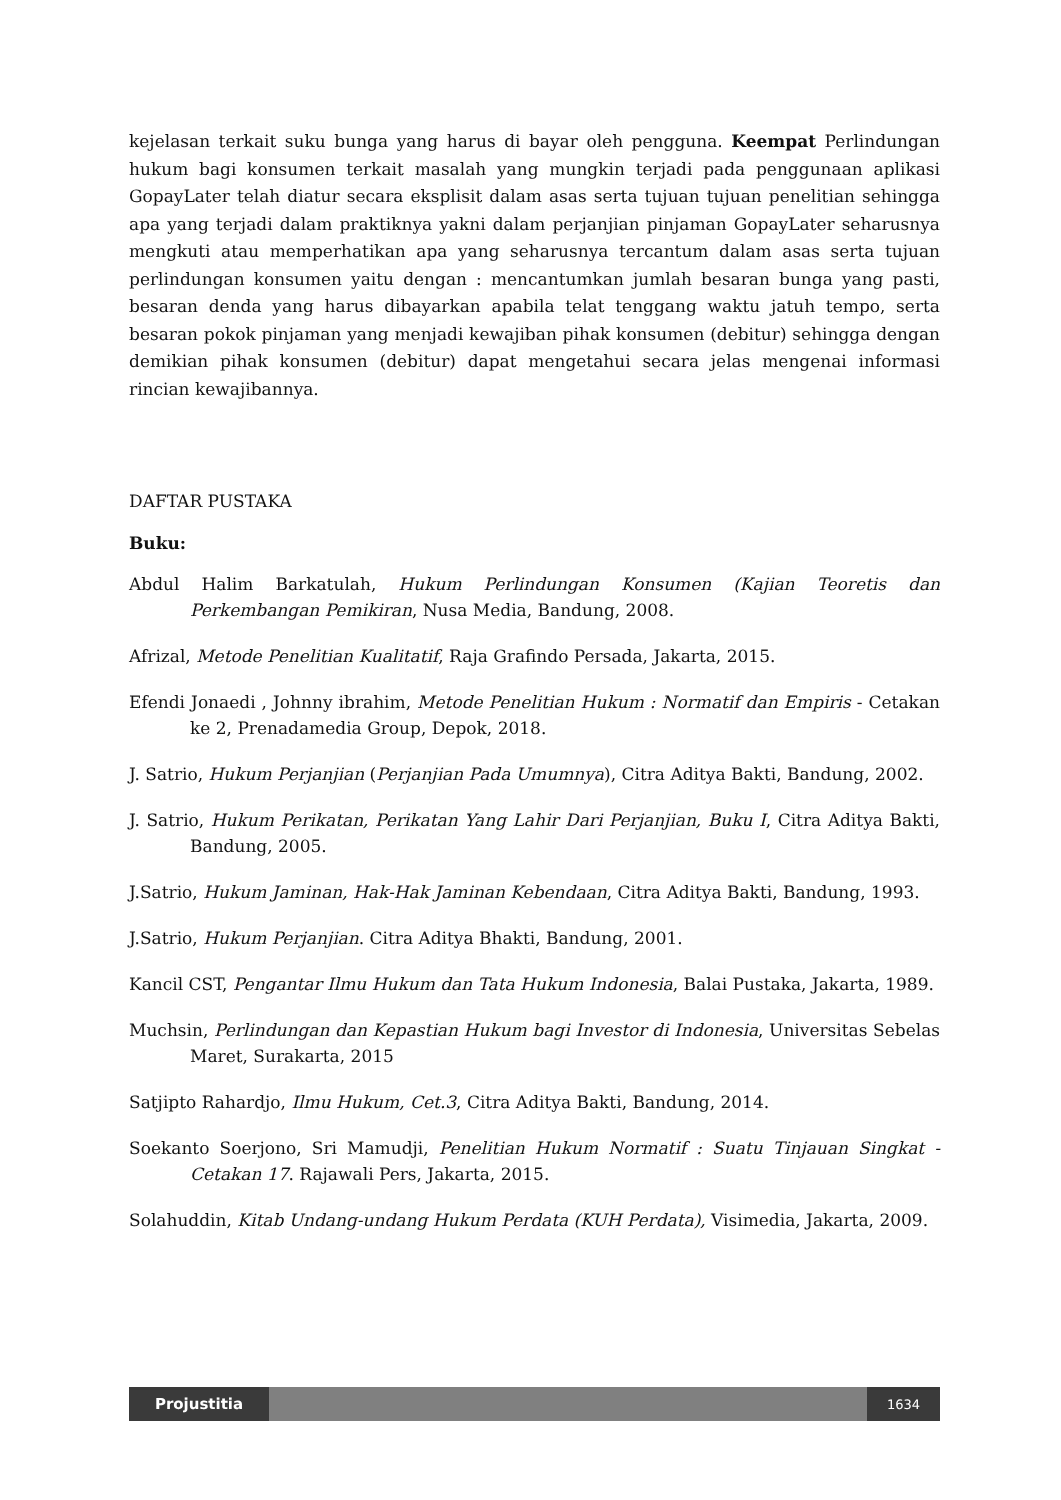kejelasan terkait suku bunga yang harus di bayar oleh pengguna. Keempat Perlindungan hukum bagi konsumen terkait masalah yang mungkin terjadi pada penggunaan aplikasi GopayLater telah diatur secara eksplisit dalam asas serta tujuan tujuan penelitian sehingga apa yang terjadi dalam praktiknya yakni dalam perjanjian pinjaman GopayLater seharusnya mengkuti atau memperhatikan apa yang seharusnya tercantum dalam asas serta tujuan perlindungan konsumen yaitu dengan : mencantumkan jumlah besaran bunga yang pasti, besaran denda yang harus dibayarkan apabila telat tenggang waktu jatuh tempo, serta besaran pokok pinjaman yang menjadi kewajiban pihak konsumen (debitur) sehingga dengan demikian pihak konsumen (debitur) dapat mengetahui secara jelas mengenai informasi rincian kewajibannya.
DAFTAR PUSTAKA
Buku:
Abdul Halim Barkatulah, Hukum Perlindungan Konsumen (Kajian Teoretis dan Perkembangan Pemikiran, Nusa Media, Bandung, 2008.
Afrizal, Metode Penelitian Kualitatif, Raja Grafindo Persada, Jakarta, 2015.
Efendi Jonaedi , Johnny ibrahim, Metode Penelitian Hukum : Normatif dan Empiris - Cetakan ke 2, Prenadamedia Group, Depok, 2018.
J. Satrio, Hukum Perjanjian (Perjanjian Pada Umumnya), Citra Aditya Bakti, Bandung, 2002.
J. Satrio, Hukum Perikatan, Perikatan Yang Lahir Dari Perjanjian, Buku I, Citra Aditya Bakti, Bandung, 2005.
J.Satrio, Hukum Jaminan, Hak-Hak Jaminan Kebendaan, Citra Aditya Bakti, Bandung, 1993.
J.Satrio, Hukum Perjanjian. Citra Aditya Bhakti, Bandung, 2001.
Kancil CST, Pengantar Ilmu Hukum dan Tata Hukum Indonesia, Balai Pustaka, Jakarta, 1989.
Muchsin, Perlindungan dan Kepastian Hukum bagi Investor di Indonesia, Universitas Sebelas Maret, Surakarta, 2015
Satjipto Rahardjo, Ilmu Hukum, Cet.3, Citra Aditya Bakti, Bandung, 2014.
Soekanto Soerjono, Sri Mamudji, Penelitian Hukum Normatif : Suatu Tinjauan Singkat - Cetakan 17. Rajawali Pers, Jakarta, 2015.
Solahuddin, Kitab Undang-undang Hukum Perdata (KUH Perdata), Visimedia, Jakarta, 2009.
Projustitia
1634